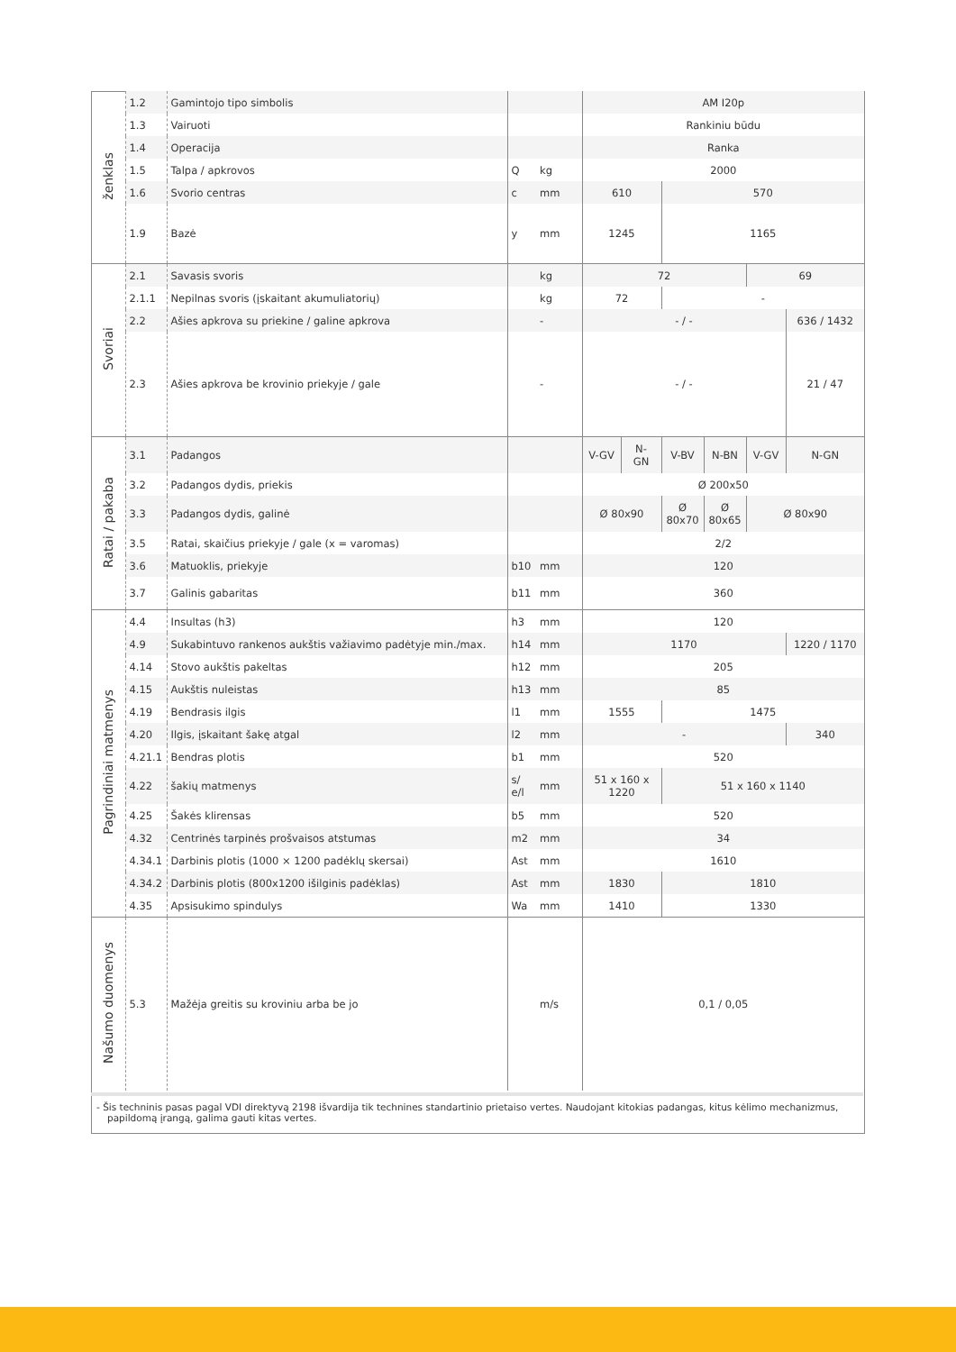| ženklas | 1.2 | Gamintojo tipo simbolis | | | AM I20p | | | | | |
| | 1.3 | Vairuoti | | | Rankiniu būdu | | | | | |
| | 1.4 | Operacija | | | Ranka | | | | | |
| | 1.5 | Talpa / apkrovos | Q | kg | 2000 | | | | | |
| | 1.6 | Svorio centras | c | mm | 610 | | 570 | | | |
| | 1.9 | Bazė | y | mm | 1245 | | 1165 | | | |
| Svoriai | 2.1 | Savasis svoris | | kg | 72 | | | | 69 | |
| | 2.1.1 | Nepilnas svoris (įskaitant akumuliatorių) | | kg | 72 | | - | | | |
| | 2.2 | Ašies apkrova su priekine / galine apkrova | | - | - / - | | | | | 636 / 1432 |
| | 2.3 | Ašies apkrova be krovinio priekyje / gale | | - | - / - | | | | | 21 / 47 |
| Ratai / pakaba | 3.1 | Padangos | | | V-GV | N- GN | V-BV | N-BN | V-GV | N-GN |
| | 3.2 | Padangos dydis, priekis | | | Ø 200x50 | | | | | |
| | 3.3 | Padangos dydis, galinė | | | Ø 80x90 | | Ø 80x70 | Ø 80x65 | Ø 80x90 | |
| | 3.5 | Ratai, skaičius priekyje / gale (x = varomas) | | | 2/2 | | | | | |
| | 3.6 | Matuoklis, priekyje | b10 | mm | 120 | | | | | |
| | 3.7 | Galinis gabaritas | b11 | mm | 360 | | | | | |
| Pagrindiniai matmenys | 4.4 | Insultas (h3) | h3 | mm | 120 | | | | | |
| | 4.9 | Sukabintuvo rankenos aukštis važiavimo padėtyje min./max. | h14 | mm | 1170 | | | | | 1220 / 1170 |
| | 4.14 | Stovo aukštis pakeltas | h12 | mm | 205 | | | | | |
| | 4.15 | Aukštis nuleistas | h13 | mm | 85 | | | | | |
| | 4.19 | Bendrasis ilgis | l1 | mm | 1555 | | 1475 | | | |
| | 4.20 | Ilgis, įskaitant šakę atgal | l2 | mm | - | | | | | 340 |
| | 4.21.1 | Bendras plotis | b1 | mm | 520 | | | | | |
| | 4.22 | šakių matmenys | s/ e/l | mm | 51 x 160 x 1220 | | 51 x 160 x 1140 | | | |
| | 4.25 | Šakės klirensas | b5 | mm | 520 | | | | | |
| | 4.32 | Centrinės tarpinės prošvaisos atstumas | m2 | mm | 34 | | | | | |
| | 4.34.1 | Darbinis plotis (1000 × 1200 padėklų skersai) | Ast | mm | 1610 | | | | | |
| | 4.34.2 | Darbinis plotis (800x1200 išilginis padėklas) | Ast | mm | 1830 | | 1810 | | | |
| | 4.35 | Apsisukimo spindulys | Wa | mm | 1410 | | 1330 | | | |
| Našumo duomenys | 5.3 | Mažėja greitis su kroviniu arba be jo | | m/s | 0,1 / 0,05 | | | | | |
- Šis techninis pasas pagal VDI direktyvą 2198 išvardija tik technines standartinio prietaiso vertes. Naudojant kitokias padangas, kitus kėlimo mechanizmus, papildomą įrangą, galima gauti kitas vertes.